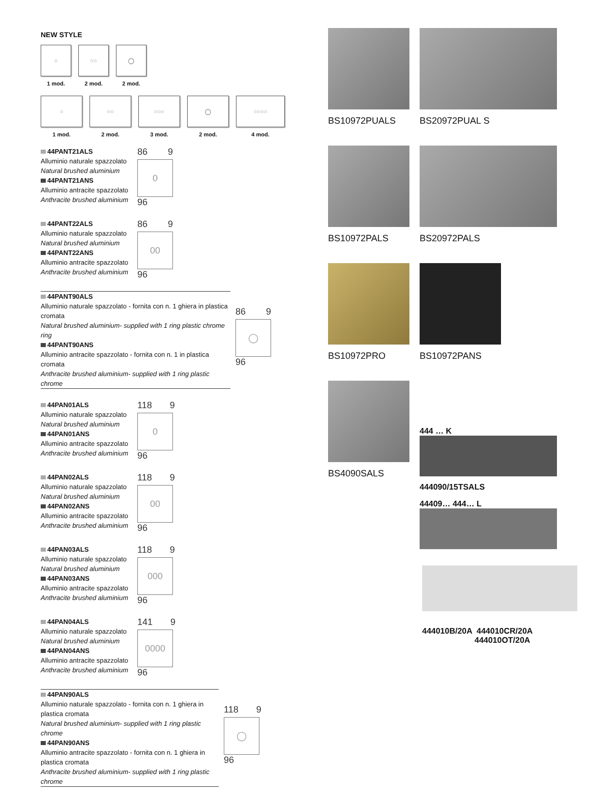NEW STYLE
○
1 mod.
○○
2 mod.
◯
2 mod.
○
1 mod.
○○
2 mod.
○○○
3 mod.
◯
2 mod.
○○○○
4 mod.
44PANT21ALS
Alluminio naturale spazzolato
Natural brushed aluminium
44PANT21ANS
Alluminio antracite spazzolato
Anthracite brushed aluminium
86 9
0
96
44PANT22ALS
Alluminio naturale spazzolato
Natural brushed aluminium
44PANT22ANS
Alluminio antracite spazzolato
Anthracite brushed aluminium
86 9
00
96
44PANT90ALS
Alluminio naturale spazzolato - fornita con n. 1 ghiera in plastica cromata
Natural brushed aluminium- supplied with 1 ring plastic chrome ring
44PANT90ANS
Alluminio antracite spazzolato - fornita con n. 1 in plastica cromata
Anthracite brushed aluminium- supplied with 1 ring plastic chrome
86 9
◯
96
44PAN01ALS
Alluminio naturale spazzolato
Natural brushed aluminium
44PAN01ANS
Alluminio antracite spazzolato
Anthracite brushed aluminium
118 9
0
96
44PAN02ALS
Alluminio naturale spazzolato
Natural brushed aluminium
44PAN02ANS
Alluminio antracite spazzolato
Anthracite brushed aluminium
118 9
00
96
44PAN03ALS
Alluminio naturale spazzolato
Natural brushed aluminium
44PAN03ANS
Alluminio antracite spazzolato
Anthracite brushed aluminium
118 9
000
96
44PAN04ALS
Alluminio naturale spazzolato
Natural brushed aluminium
44PAN04ANS
Alluminio antracite spazzolato
Anthracite brushed aluminium
141 9
0000
96
44PAN90ALS
Alluminio naturale spazzolato - fornita con n. 1 ghiera in plastica cromata
Natural brushed aluminium- supplied with 1 ring plastic chrome
44PAN90ANS
Alluminio antracite spazzolato - fornita con n. 1 ghiera in plastica cromata
Anthracite brushed aluminium- supplied with 1 ring plastic chrome
118 9
◯
96
BS10972PUALS
BS20972PUAL S
BS10972PALS
BS20972PALS
BS10972PRO
BS10972PANS
BS4090SALS
444 … K
444090/15TSALS
44409… 444… L
444010B/20A 444010CR/20A
444010OT/20A